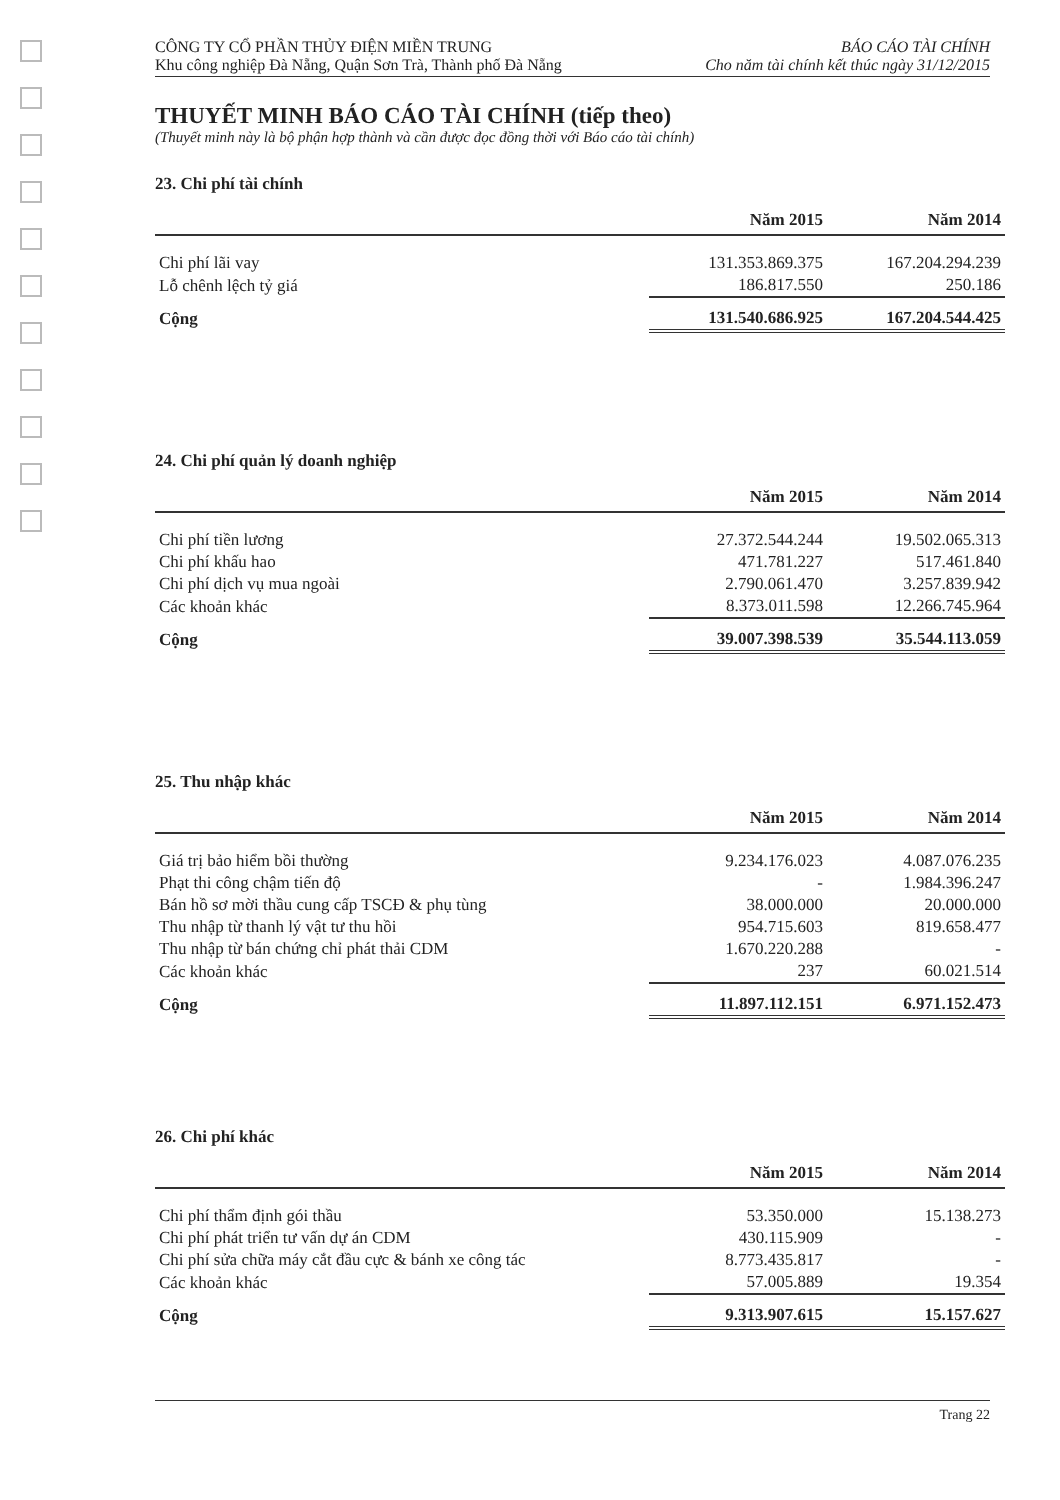CÔNG TY CỔ PHẦN THỦY ĐIỆN MIỀN TRUNG
Khu công nghiệp Đà Nẵng, Quận Sơn Trà, Thành phố Đà Nẵng
BÁO CÁO TÀI CHÍNH
Cho năm tài chính kết thúc ngày 31/12/2015
THUYẾT MINH BÁO CÁO TÀI CHÍNH (tiếp theo)
(Thuyết minh này là bộ phận hợp thành và cần được đọc đồng thời với Báo cáo tài chính)
23. Chi phí tài chính
| | Năm 2015 | Năm 2014 |
| --- | --- | --- |
| Chi phí lãi vay | 131.353.869.375 | 167.204.294.239 |
| Lỗ chênh lệch tỷ giá | 186.817.550 | 250.186 |
| Cộng | 131.540.686.925 | 167.204.544.425 |
24. Chi phí quản lý doanh nghiệp
| | Năm 2015 | Năm 2014 |
| --- | --- | --- |
| Chi phí tiền lương | 27.372.544.244 | 19.502.065.313 |
| Chi phí khấu hao | 471.781.227 | 517.461.840 |
| Chi phí dịch vụ mua ngoài | 2.790.061.470 | 3.257.839.942 |
| Các khoản khác | 8.373.011.598 | 12.266.745.964 |
| Cộng | 39.007.398.539 | 35.544.113.059 |
25. Thu nhập khác
| | Năm 2015 | Năm 2014 |
| --- | --- | --- |
| Giá trị bảo hiểm bồi thường | 9.234.176.023 | 4.087.076.235 |
| Phạt thi công chậm tiến độ | - | 1.984.396.247 |
| Bán hồ sơ mời thầu cung cấp TSCĐ & phụ tùng | 38.000.000 | 20.000.000 |
| Thu nhập từ thanh lý vật tư thu hồi | 954.715.603 | 819.658.477 |
| Thu nhập từ bán chứng chỉ phát thải CDM | 1.670.220.288 | - |
| Các khoản khác | 237 | 60.021.514 |
| Cộng | 11.897.112.151 | 6.971.152.473 |
26. Chi phí khác
| | Năm 2015 | Năm 2014 |
| --- | --- | --- |
| Chi phí thẩm định gói thầu | 53.350.000 | 15.138.273 |
| Chi phí phát triển tư vấn dự án CDM | 430.115.909 | - |
| Chi phí sửa chữa máy cắt đầu cực & bánh xe công tác | 8.773.435.817 | - |
| Các khoản khác | 57.005.889 | 19.354 |
| Cộng | 9.313.907.615 | 15.157.627 |
Trang 22